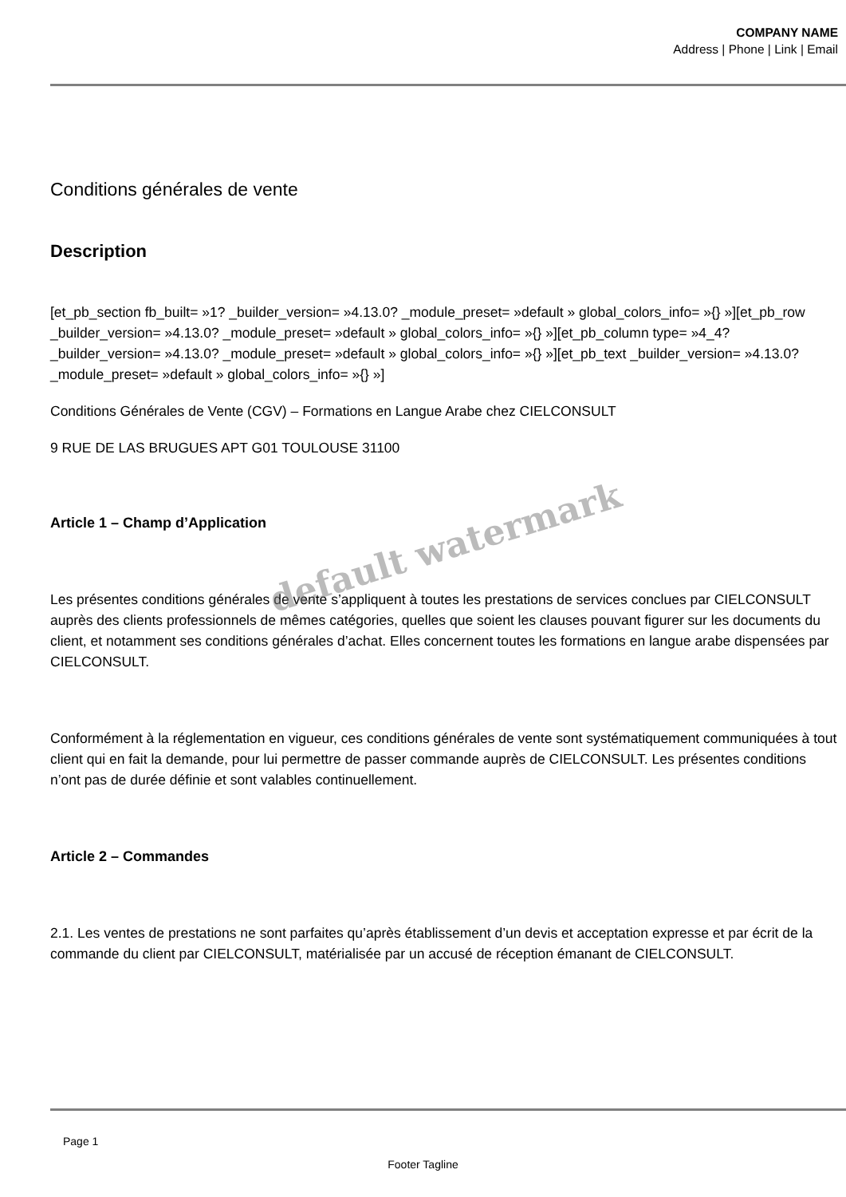COMPANY NAME
Address | Phone | Link | Email
Conditions générales de vente
Description
[et_pb_section fb_built= »1? _builder_version= »4.13.0? _module_preset= »default » global_colors_info= »{} »][et_pb_row _builder_version= »4.13.0? _module_preset= »default » global_colors_info= »{} »][et_pb_column type= »4_4? _builder_version= »4.13.0? _module_preset= »default » global_colors_info= »{} »][et_pb_text _builder_version= »4.13.0? _module_preset= »default » global_colors_info= »{} »]
Conditions Générales de Vente (CGV) – Formations en Langue Arabe chez CIELCONSULT
9 RUE DE LAS BRUGUES APT G01 TOULOUSE 31100
Article 1 – Champ d’Application
Les présentes conditions générales de vente s’appliquent à toutes les prestations de services conclues par CIELCONSULT auprès des clients professionnels de mêmes catégories, quelles que soient les clauses pouvant figurer sur les documents du client, et notamment ses conditions générales d’achat. Elles concernent toutes les formations en langue arabe dispensées par CIELCONSULT.
Conformément à la réglementation en vigueur, ces conditions générales de vente sont systématiquement communiquées à tout client qui en fait la demande, pour lui permettre de passer commande auprès de CIELCONSULT. Les présentes conditions n’ont pas de durée définie et sont valables continuellement.
Article 2 – Commandes
2.1. Les ventes de prestations ne sont parfaites qu’après établissement d’un devis et acceptation expresse et par écrit de la commande du client par CIELCONSULT, matérialisée par un accusé de réception émanant de CIELCONSULT.
default watermark
Page 1
Footer Tagline